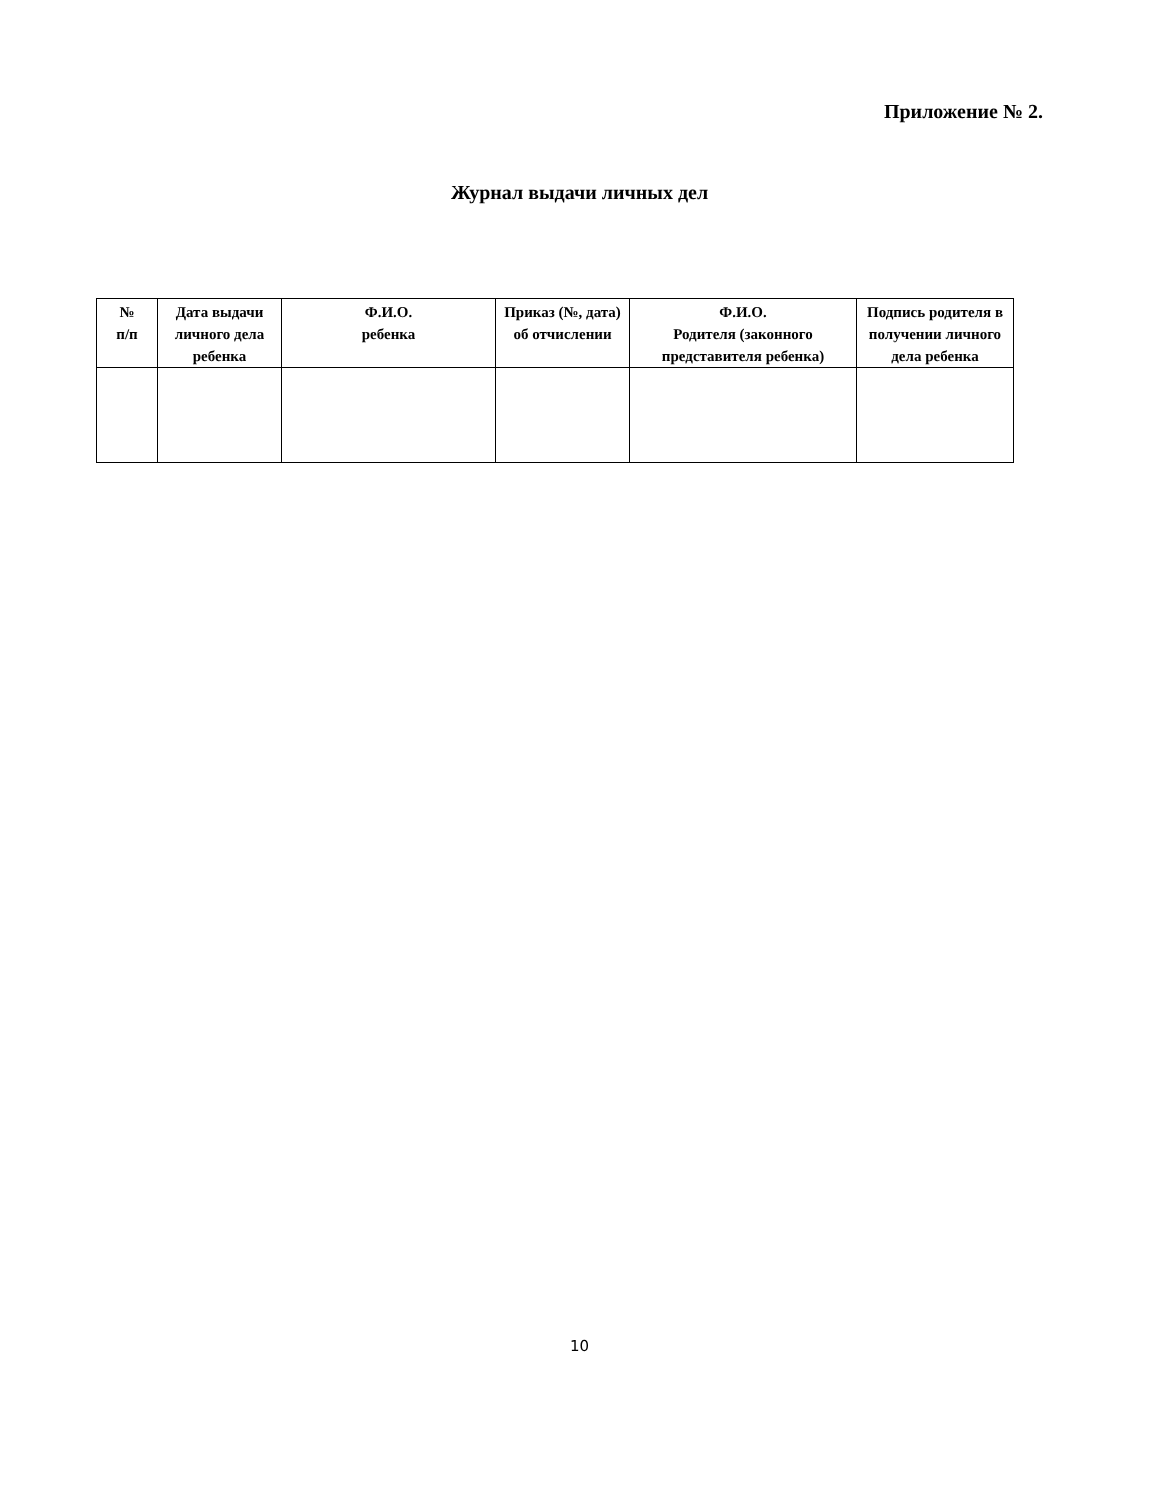Приложение № 2.
Журнал выдачи личных дел
| № п/п | Дата выдачи личного дела ребенка | Ф.И.О. ребенка | Приказ (№, дата) об отчислении | Ф.И.О. Родителя (законного представителя ребенка) | Подпись родителя в получении личного дела ребенка |
| --- | --- | --- | --- | --- | --- |
10